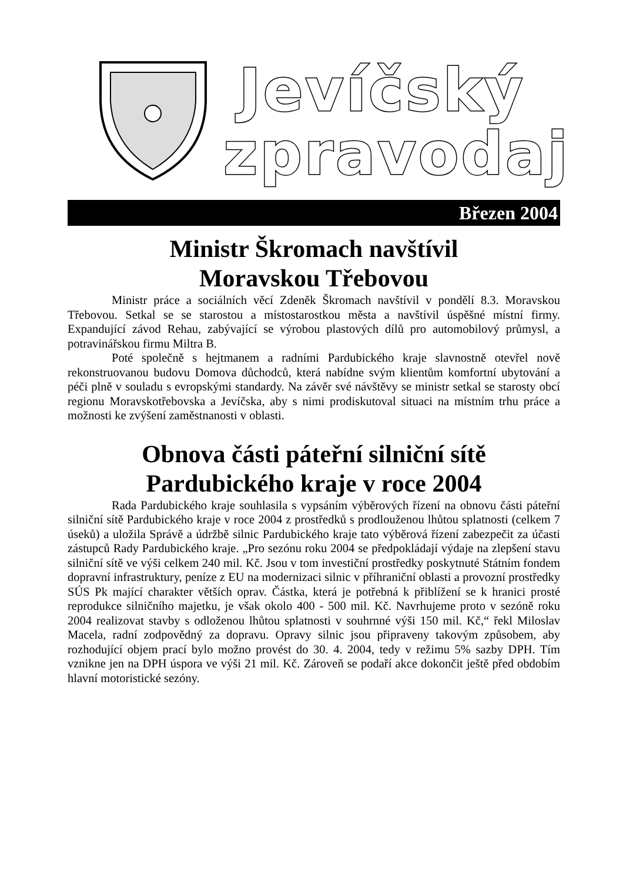Jevíčský
zpravodaj
Březen 2004
Ministr Škromach navštívil
Moravskou Třebovou
Ministr práce a sociálních věcí Zdeněk Škromach navštívil v pondělí 8.3. Moravskou Třebovou. Setkal se se starostou a místostarostkou města a navštívil úspěšné místní firmy. Expandující závod Rehau, zabývající se výrobou plastových dílů pro automobilový průmysl, a potravinářskou firmu Miltra B.
Poté společně s hejtmanem a radními Pardubického kraje slavnostně otevřel nově rekonstruovanou budovu Domova důchodců, která nabídne svým klientům komfortní ubytování a péči plně v souladu s evropskými standardy. Na závěr své návštěvy se ministr setkal se starosty obcí regionu Moravskotřebovska a Jevíčska, aby s nimi prodiskutoval situaci na místním trhu práce a možnosti ke zvýšení zaměstnanosti v oblasti.
Obnova části páteřní silniční sítě
Pardubického kraje v roce 2004
Rada Pardubického kraje souhlasila s vypsáním výběrových řízení na obnovu části páteřní silniční sítě Pardubického kraje v roce 2004 z prostředků s prodlouženou lhůtou splatnosti (celkem 7 úseků) a uložila Správě a údržbě silnic Pardubického kraje tato výběrová řízení zabezpečit za účasti zástupců Rady Pardubického kraje. „Pro sezónu roku 2004 se předpokládají výdaje na zlepšení stavu silniční sítě ve výši celkem 240 mil. Kč. Jsou v tom investiční prostředky poskytnuté Státním fondem dopravní infrastruktury, peníze z EU na modernizaci silnic v příhraniční oblasti a provozní prostředky SÚS Pk mající charakter větších oprav. Částka, která je potřebná k přiblížení se k hranici prosté reprodukce silničního majetku, je však okolo 400 - 500 mil. Kč. Navrhujeme proto v sezóně roku 2004 realizovat stavby s odloženou lhůtou splatnosti v souhrnné výši 150 mil. Kč,“ řekl Miloslav Macela, radní zodpovědný za dopravu. Opravy silnic jsou připraveny takovým způsobem, aby rozhodující objem prací bylo možno provést do 30. 4. 2004, tedy v režimu 5% sazby DPH. Tím vznikne jen na DPH úspora ve výši 21 mil. Kč. Zároveň se podaří akce dokončit ještě před obdobím hlavní motoristické sezóny.